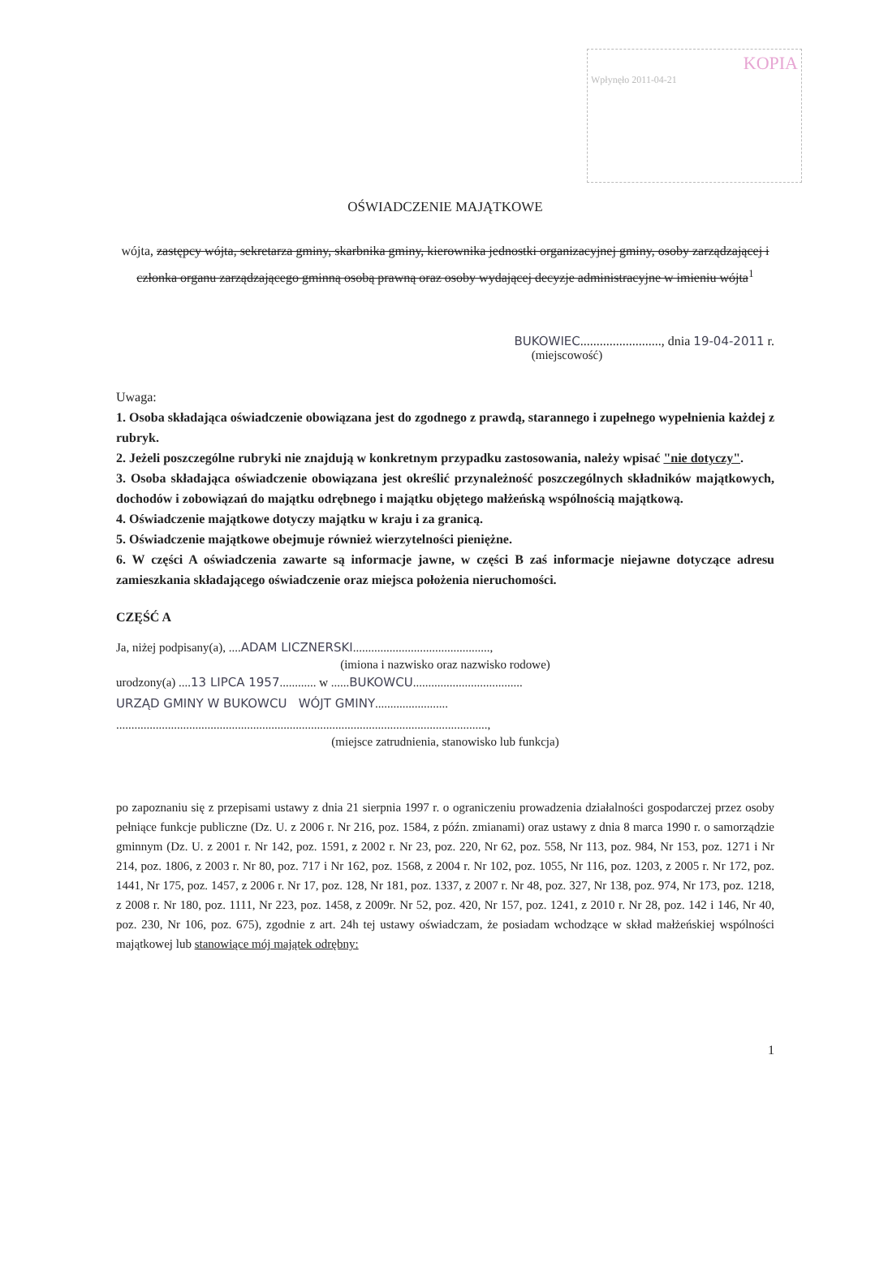KOPIA
Wpłynęło 2011-04-21
OŚWIADCZENIE MAJĄTKOWE
wójta, zastępcy wójta, sekretarza gminy, skarbnika gminy, kierownika jednostki organizacyjnej gminy, osoby zarządzającej i członka organu zarządzającego gminną osobą prawną oraz osoby wydającej decyzje administracyjne w imieniu wójta<sup>1</sup>
BUKOWIEC........................., dnia 19-04-2011 r.
(miejscowość)
Uwaga:
1. Osoba składająca oświadczenie obowiązana jest do zgodnego z prawdą, starannego i zupełnego wypełnienia każdej z rubryk.
2. Jeżeli poszczególne rubryki nie znajdują w konkretnym przypadku zastosowania, należy wpisać "nie dotyczy".
3. Osoba składająca oświadczenie obowiązana jest określić przynależność poszczególnych składników majątkowych, dochodów i zobowiązań do majątku odrębnego i majątku objętego małżeńską wspólnością majątkową.
4. Oświadczenie majątkowe dotyczy majątku w kraju i za granicą.
5. Oświadczenie majątkowe obejmuje również wierzytelności pieniężne.
6. W części A oświadczenia zawarte są informacje jawne, w części B zaś informacje niejawne dotyczące adresu zamieszkania składającego oświadczenie oraz miejsca położenia nieruchomości.
CZĘŚĆ A
Ja, niżej podpisany(a), ....ADAM LICZNERSKI.............................................,
(imiona i nazwisko oraz nazwisko rodowe)
urodzony(a) ....13 LIPCA 1957............ w ......BUKOWCU....................................
URZĄD GMINY W BUKOWCU WÓJT GMINY........................
..........................................................................................................................,
(miejsce zatrudnienia, stanowisko lub funkcja)
po zapoznaniu się z przepisami ustawy z dnia 21 sierpnia 1997 r. o ograniczeniu prowadzenia działalności gospodarczej przez osoby pełniące funkcje publiczne (Dz. U. z 2006 r. Nr 216, poz. 1584, z późn. zmianami) oraz ustawy z dnia 8 marca 1990 r. o samorządzie gminnym (Dz. U. z 2001 r. Nr 142, poz. 1591, z 2002 r. Nr 23, poz. 220, Nr 62, poz. 558, Nr 113, poz. 984, Nr 153, poz. 1271 i Nr 214, poz. 1806, z 2003 r. Nr 80, poz. 717 i Nr 162, poz. 1568, z 2004 r. Nr 102, poz. 1055, Nr 116, poz. 1203, z 2005 r. Nr 172, poz. 1441, Nr 175, poz. 1457, z 2006 r. Nr 17, poz. 128, Nr 181, poz. 1337, z 2007 r. Nr 48, poz. 327, Nr 138, poz. 974, Nr 173, poz. 1218, z 2008 r. Nr 180, poz. 1111, Nr 223, poz. 1458, z 2009r. Nr 52, poz. 420, Nr 157, poz. 1241, z 2010 r. Nr 28, poz. 142 i 146, Nr 40, poz. 230, Nr 106, poz. 675), zgodnie z art. 24h tej ustawy oświadczam, że posiadam wchodzące w skład małżeńskiej wspólności majątkowej lub stanowiące mój majątek odrębny:
1